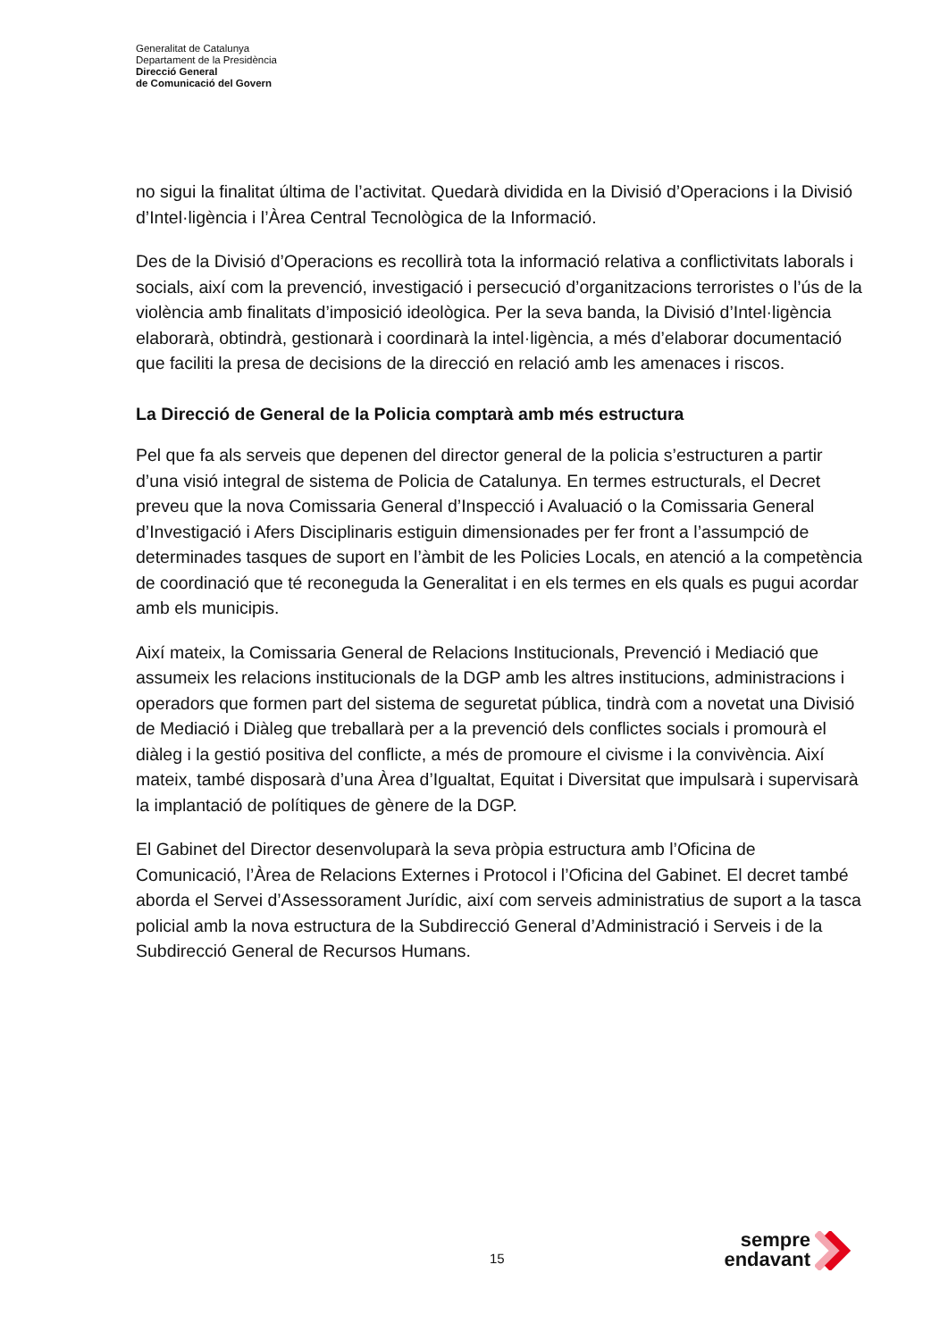Generalitat de Catalunya
Departament de la Presidència
Direcció General
de Comunicació del Govern
no sigui la finalitat última de l’activitat. Quedarà dividida en la Divisió d’Operacions i la Divisió d’Intel·ligència i l’Àrea Central Tecnològica de la Informació.
Des de la Divisió d’Operacions es recollirà tota la informació relativa a conflictivitats laborals i socials, així com la prevenció, investigació i persecució d’organitzacions terroristes o l’ús de la violència amb finalitats d’imposició ideològica. Per la seva banda, la Divisió d’Intel·ligència elaborarà, obtindrà, gestionarà i coordinarà la intel·ligència, a més d’elaborar documentació que faciliti la presa de decisions de la direcció en relació amb les amenaces i riscos.
La Direcció de General de la Policia comptarà amb més estructura
Pel que fa als serveis que depenen del director general de la policia s’estructuren a partir d’una visió integral de sistema de Policia de Catalunya. En termes estructurals, el Decret preveu que la nova Comissaria General d’Inspecció i Avaluació o la Comissaria General d’Investigació i Afers Disciplinaris estiguin dimensionades per fer front a l’assumpció de determinades tasques de suport en l’àmbit de les Policies Locals, en atenció a la competència de coordinació que té reconeguda la Generalitat i en els termes en els quals es pugui acordar amb els municipis.
Així mateix, la Comissaria General de Relacions Institucionals, Prevenció i Mediació que assumeix les relacions institucionals de la DGP amb les altres institucions, administracions i operadors que formen part del sistema de seguretat pública, tindrà com a novetat una Divisió de Mediació i Diàleg que treballarà per a la prevenció dels conflictes socials i promourà el diàleg i la gestió positiva del conflicte, a més de promoure el civisme i la convivència. Així mateix, també disposarà d’una Àrea d’Igualtat, Equitat i Diversitat que impulsarà i supervisarà la implantació de polítiques de gènere de la DGP.
El Gabinet del Director desenvoluparà la seva pròpia estructura amb l’Oficina de Comunicació, l’Àrea de Relacions Externes i Protocol i l’Oficina del Gabinet. El decret també aborda el Servei d’Assessorament Jurídic, així com serveis administratius de suport a la tasca policial amb la nova estructura de la Subdirecció General d’Administració i Serveis i de la Subdirecció General de Recursos Humans.
15
sempre endavant